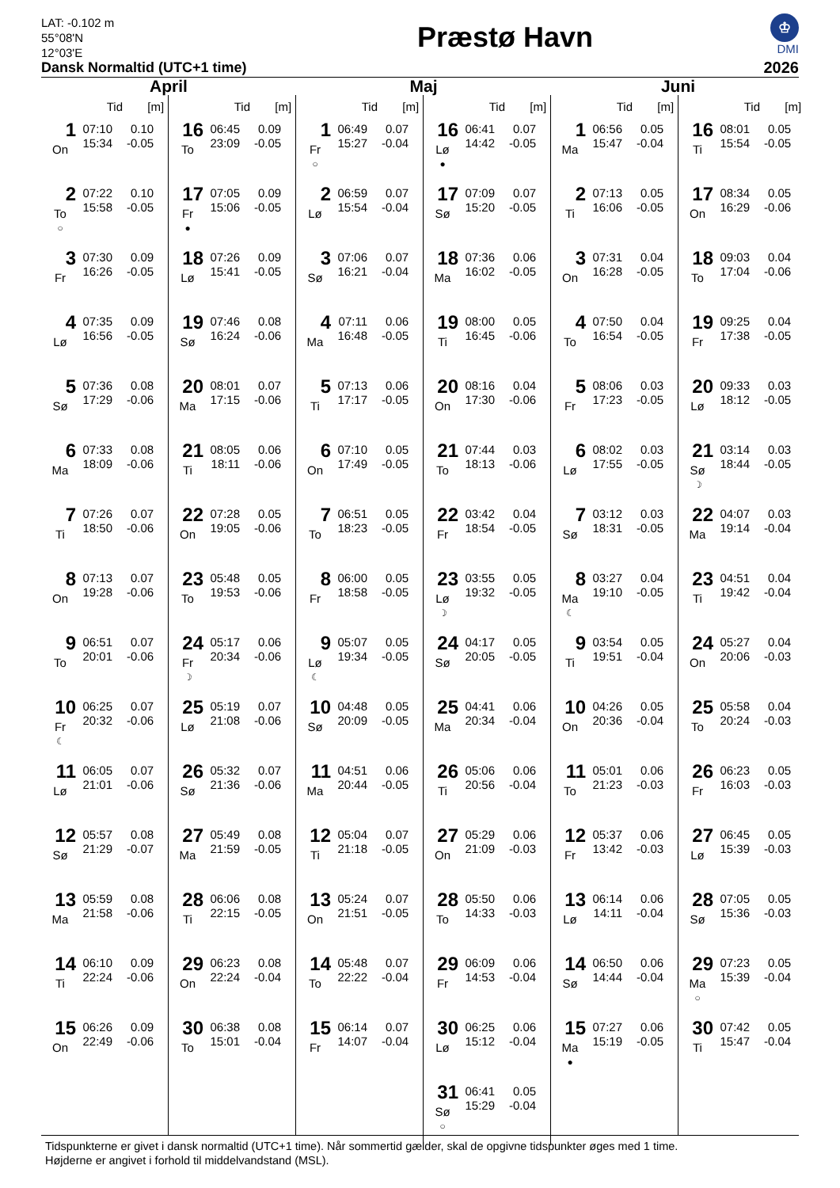LAT: -0.102 m
55°08'N
12°03'E
Dansk Normaltid (UTC+1 time)
Præstø Havn
♔
DMI
2026
April
Tid [m]
1
On
07:10 0.10
15:34 -0.05
2
To
○
07:22 0.10
15:58 -0.05
3
Fr
07:30 0.09
16:26 -0.05
4
Lø
07:35 0.09
16:56 -0.05
5
Sø
07:36 0.08
17:29 -0.06
6
Ma
07:33 0.08
18:09 -0.06
7
Ti
07:26 0.07
18:50 -0.06
8
On
07:13 0.07
19:28 -0.06
9
To
06:51 0.07
20:01 -0.06
10
Fr
☾
06:25 0.07
20:32 -0.06
11
Lø
06:05 0.07
21:01 -0.06
12
Sø
05:57 0.08
21:29 -0.07
13
Ma
05:59 0.08
21:58 -0.06
14
Ti
06:10 0.09
22:24 -0.06
15
On
06:26 0.09
22:49 -0.06
Tid [m]
16
To
06:45 0.09
23:09 -0.05
17
Fr
●
07:05 0.09
15:06 -0.05
18
Lø
07:26 0.09
15:41 -0.05
19
Sø
07:46 0.08
16:24 -0.06
20
Ma
08:01 0.07
17:15 -0.06
21
Ti
08:05 0.06
18:11 -0.06
22
On
07:28 0.05
19:05 -0.06
23
To
05:48 0.05
19:53 -0.06
24
Fr
☽
05:17 0.06
20:34 -0.06
25
Lø
05:19 0.07
21:08 -0.06
26
Sø
05:32 0.07
21:36 -0.06
27
Ma
05:49 0.08
21:59 -0.05
28
Ti
06:06 0.08
22:15 -0.05
29
On
06:23 0.08
22:24 -0.04
30
To
06:38 0.08
15:01 -0.04
Maj
Tid [m]
1
Fr
○
06:49 0.07
15:27 -0.04
2
Lø
06:59 0.07
15:54 -0.04
3
Sø
07:06 0.07
16:21 -0.04
4
Ma
07:11 0.06
16:48 -0.05
5
Ti
07:13 0.06
17:17 -0.05
6
On
07:10 0.05
17:49 -0.05
7
To
06:51 0.05
18:23 -0.05
8
Fr
06:00 0.05
18:58 -0.05
9
Lø
☾
05:07 0.05
19:34 -0.05
10
Sø
04:48 0.05
20:09 -0.05
11
Ma
04:51 0.06
20:44 -0.05
12
Ti
05:04 0.07
21:18 -0.05
13
On
05:24 0.07
21:51 -0.05
14
To
05:48 0.07
22:22 -0.04
15
Fr
06:14 0.07
14:07 -0.04
Tid [m]
16
Lø
●
06:41 0.07
14:42 -0.05
17
Sø
07:09 0.07
15:20 -0.05
18
Ma
07:36 0.06
16:02 -0.05
19
Ti
08:00 0.05
16:45 -0.06
20
On
08:16 0.04
17:30 -0.06
21
To
07:44 0.03
18:13 -0.06
22
Fr
03:42 0.04
18:54 -0.05
23
Lø
☽
03:55 0.05
19:32 -0.05
24
Sø
04:17 0.05
20:05 -0.05
25
Ma
04:41 0.06
20:34 -0.04
26
Ti
05:06 0.06
20:56 -0.04
27
On
05:29 0.06
21:09 -0.03
28
To
05:50 0.06
14:33 -0.03
29
Fr
06:09 0.06
14:53 -0.04
30
Lø
06:25 0.06
15:12 -0.04
31
Sø
○
06:41 0.05
15:29 -0.04
Juni
Tid [m]
1
Ma
06:56 0.05
15:47 -0.04
2
Ti
07:13 0.05
16:06 -0.05
3
On
07:31 0.04
16:28 -0.05
4
To
07:50 0.04
16:54 -0.05
5
Fr
08:06 0.03
17:23 -0.05
6
Lø
08:02 0.03
17:55 -0.05
7
Sø
03:12 0.03
18:31 -0.05
8
Ma
☾
03:27 0.04
19:10 -0.05
9
Ti
03:54 0.05
19:51 -0.04
10
On
04:26 0.05
20:36 -0.04
11
To
05:01 0.06
21:23 -0.03
12
Fr
05:37 0.06
13:42 -0.03
13
Lø
06:14 0.06
14:11 -0.04
14
Sø
06:50 0.06
14:44 -0.04
15
Ma
●
07:27 0.06
15:19 -0.05
Tid [m]
16
Ti
08:01 0.05
15:54 -0.05
17
On
08:34 0.05
16:29 -0.06
18
To
09:03 0.04
17:04 -0.06
19
Fr
09:25 0.04
17:38 -0.05
20
Lø
09:33 0.03
18:12 -0.05
21
Sø
☽
03:14 0.03
18:44 -0.05
22
Ma
04:07 0.03
19:14 -0.04
23
Ti
04:51 0.04
19:42 -0.04
24
On
05:27 0.04
20:06 -0.03
25
To
05:58 0.04
20:24 -0.03
26
Fr
06:23 0.05
16:03 -0.03
27
Lø
06:45 0.05
15:39 -0.03
28
Sø
07:05 0.05
15:36 -0.03
29
Ma
○
07:23 0.05
15:39 -0.04
30
Ti
07:42 0.05
15:47 -0.04
Tidspunkterne er givet i dansk normaltid (UTC+1 time). Når sommertid gælder, skal de opgivne tidspunkter øges med 1 time.
Højderne er angivet i forhold til middelvandstand (MSL).